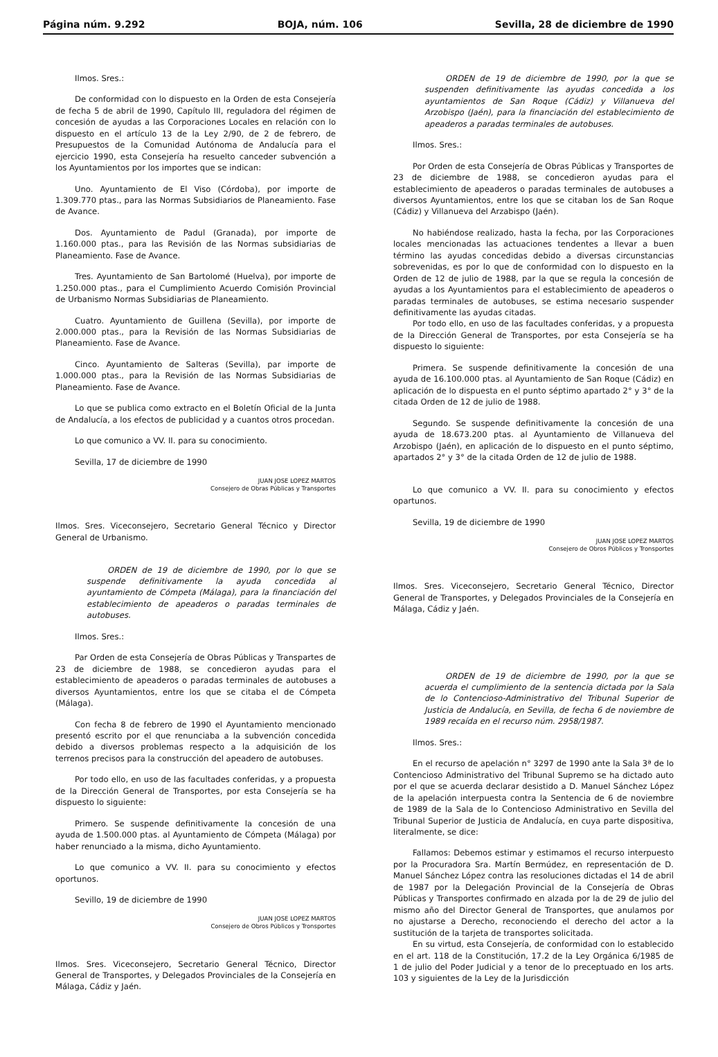Página núm. 9.292 BOJA, núm. 106 Sevilla, 28 de diciembre de 1990
Ilmos. Sres.:
De conformidad con lo dispuesto en la Orden de esta Consejería de fecha 5 de abril de 1990, Capítulo III, reguladora del régimen de concesión de ayudas a las Corporaciones Locales en relación con lo dispuesto en el artículo 13 de la Ley 2/90, de 2 de febrero, de Presupuestos de la Comunidad Autónoma de Andalucía para el ejercicio 1990, esta Consejería ha resuelto canceder subvención a los Ayuntamientos por los importes que se indican:
Uno. Ayuntamiento de El Viso (Córdoba), por importe de 1.309.770 ptas., para las Normas Subsidiarios de Planeamiento. Fase de Avance.
Dos. Ayuntamiento de Padul (Granada), por importe de 1.160.000 ptas., para las Revisión de las Normas subsidiarias de Planeamiento. Fase de Avance.
Tres. Ayuntamiento de San Bartolomé (Huelva), por importe de 1.250.000 ptas., para el Cumplimiento Acuerdo Comisión Provincial de Urbanismo Normas Subsidiarias de Planeamiento.
Cuatro. Ayuntamiento de Guillena (Sevilla), por importe de 2.000.000 ptas., para la Revisión de las Normas Subsidiarias de Planeamiento. Fase de Avance.
Cinco. Ayuntamiento de Salteras (Sevilla), par importe de 1.000.000 ptas., para la Revisión de las Normas Subsidiarias de Planeamiento. Fase de Avance.
Lo que se publica como extracto en el Boletín Oficial de la Junta de Andalucía, a los efectos de publicidad y a cuantos otros procedan.
Lo que comunico a VV. II. para su conocimiento.
Sevilla, 17 de diciembre de 1990
JUAN JOSE LOPEZ MARTOS
Consejero de Obras Públicas y Transportes
Ilmos. Sres. Viceconsejero, Secretario General Técnico y Director General de Urbanismo.
ORDEN de 19 de diciembre de 1990, por lo que se suspende definitivamente la ayuda concedida al ayuntamiento de Cómpeta (Málaga), para la financiación del establecimiento de apeaderos o paradas terminales de autobuses.
Ilmos. Sres.:
Par Orden de esta Consejería de Obras Públicas y Transpartes de 23 de diciembre de 1988, se concedieron ayudas para el establecimiento de apeaderos o paradas terminales de autobuses a diversos Ayuntamientos, entre los que se citaba el de Cómpeta (Málaga).
Con fecha 8 de febrero de 1990 el Ayuntamiento mencionado presentó escrito por el que renunciaba a la subvención concedida debido a diversos problemas respecto a la adquisición de los terrenos precisos para la construcción del apeadero de autobuses.
Por todo ello, en uso de las facultades conferidas, y a propuesta de la Dirección General de Transportes, por esta Consejería se ha dispuesto lo siguiente:
Primero. Se suspende definitivamente la concesión de una ayuda de 1.500.000 ptas. al Ayuntamiento de Cómpeta (Málaga) por haber renunciado a la misma, dicho Ayuntamiento.
Lo que comunico a VV. II. para su conocimiento y efectos oportunos.
Sevillo, 19 de diciembre de 1990
JUAN JOSE LOPEZ MARTOS
Consejero de Obros Públicos y Tronsportes
Ilmos. Sres. Viceconsejero, Secretario General Técnico, Director General de Transportes, y Delegados Provinciales de la Consejería en Málaga, Cádiz y Jaén.
ORDEN de 19 de diciembre de 1990, por la que se suspenden definitivamente las ayudas concedida a los ayuntamientos de San Roque (Cádiz) y Villanueva del Arzobispo (Jaén), para la financiación del establecimiento de apeaderos a paradas terminales de autobuses.
Ilmos. Sres.:
Por Orden de esta Consejería de Obras Públicas y Transportes de 23 de diciembre de 1988, se concedieron ayudas para el establecimiento de apeaderos o paradas terminales de autobuses a diversos Ayuntamientos, entre los que se citaban los de San Roque (Cádiz) y Villanueva del Arzabispo (Jaén).
No habiéndose realizado, hasta la fecha, por las Corporaciones locales mencionadas las actuaciones tendentes a llevar a buen término las ayudas concedidas debido a diversas circunstancias sobrevenidas, es por lo que de conformidad con lo dispuesto en la Orden de 12 de julio de 1988, par la que se regula la concesión de ayudas a los Ayuntamientos para el establecimiento de apeaderos o paradas terminales de autobuses, se estima necesario suspender definitivamente las ayudas citadas.
Por todo ello, en uso de las facultades conferidas, y a propuesta de la Dirección General de Transportes, por esta Consejería se ha dispuesto lo siguiente:
Primera. Se suspende definitivamente la concesión de una ayuda de 16.100.000 ptas. al Ayuntamiento de San Roque (Cádiz) en aplicación de lo dispuesta en el punto séptimo apartado 2° y 3° de la citada Orden de 12 de julio de 1988.
Segundo. Se suspende definitivamente la concesión de una ayuda de 18.673.200 ptas. al Ayuntamiento de Villanueva del Arzobispo (Jaén), en aplicación de lo dispuesto en el punto séptimo, apartados 2° y 3° de la citada Orden de 12 de julio de 1988.
Lo que comunico a VV. II. para su conocimiento y efectos opartunos.
Sevilla, 19 de diciembre de 1990
JUAN JOSE LOPEZ MARTOS
Consejero de Obros Públicos y Tronsportes
Ilmos. Sres. Viceconsejero, Secretario General Técnico, Director General de Transportes, y Delegados Provinciales de la Consejería en Málaga, Cádiz y Jaén.
ORDEN de 19 de diciembre de 1990, por la que se acuerda el cumplimiento de la sentencia dictada por la Sala de lo Contencioso-Administrativo del Tribunal Superior de Justicia de Andalucía, en Sevilla, de fecha 6 de noviembre de 1989 recaída en el recurso núm. 2958/1987.
Ilmos. Sres.:
En el recurso de apelación n° 3297 de 1990 ante la Sala 3ª de lo Contencioso Administrativo del Tribunal Supremo se ha dictado auto por el que se acuerda declarar desistido a D. Manuel Sánchez López de la apelación interpuesta contra la Sentencia de 6 de noviembre de 1989 de la Sala de lo Contencioso Administrativo en Sevilla del Tribunal Superior de Justicia de Andalucía, en cuya parte dispositiva, literalmente, se dice:
Fallamos: Debemos estimar y estimamos el recurso interpuesto por la Procuradora Sra. Martín Bermúdez, en representación de D. Manuel Sánchez López contra las resoluciones dictadas el 14 de abril de 1987 por la Delegación Provincial de la Consejería de Obras Públicas y Transportes confirmado en alzada por la de 29 de julio del mismo año del Director General de Transportes, que anulamos por no ajustarse a Derecho, reconociendo el derecho del actor a la sustitución de la tarjeta de transportes solicitada.
En su virtud, esta Consejería, de conformidad con lo establecido en el art. 118 de la Constitución, 17.2 de la Ley Orgánica 6/1985 de 1 de julio del Poder Judicial y a tenor de lo preceptuado en los arts. 103 y siguientes de la Ley de la Jurisdicción